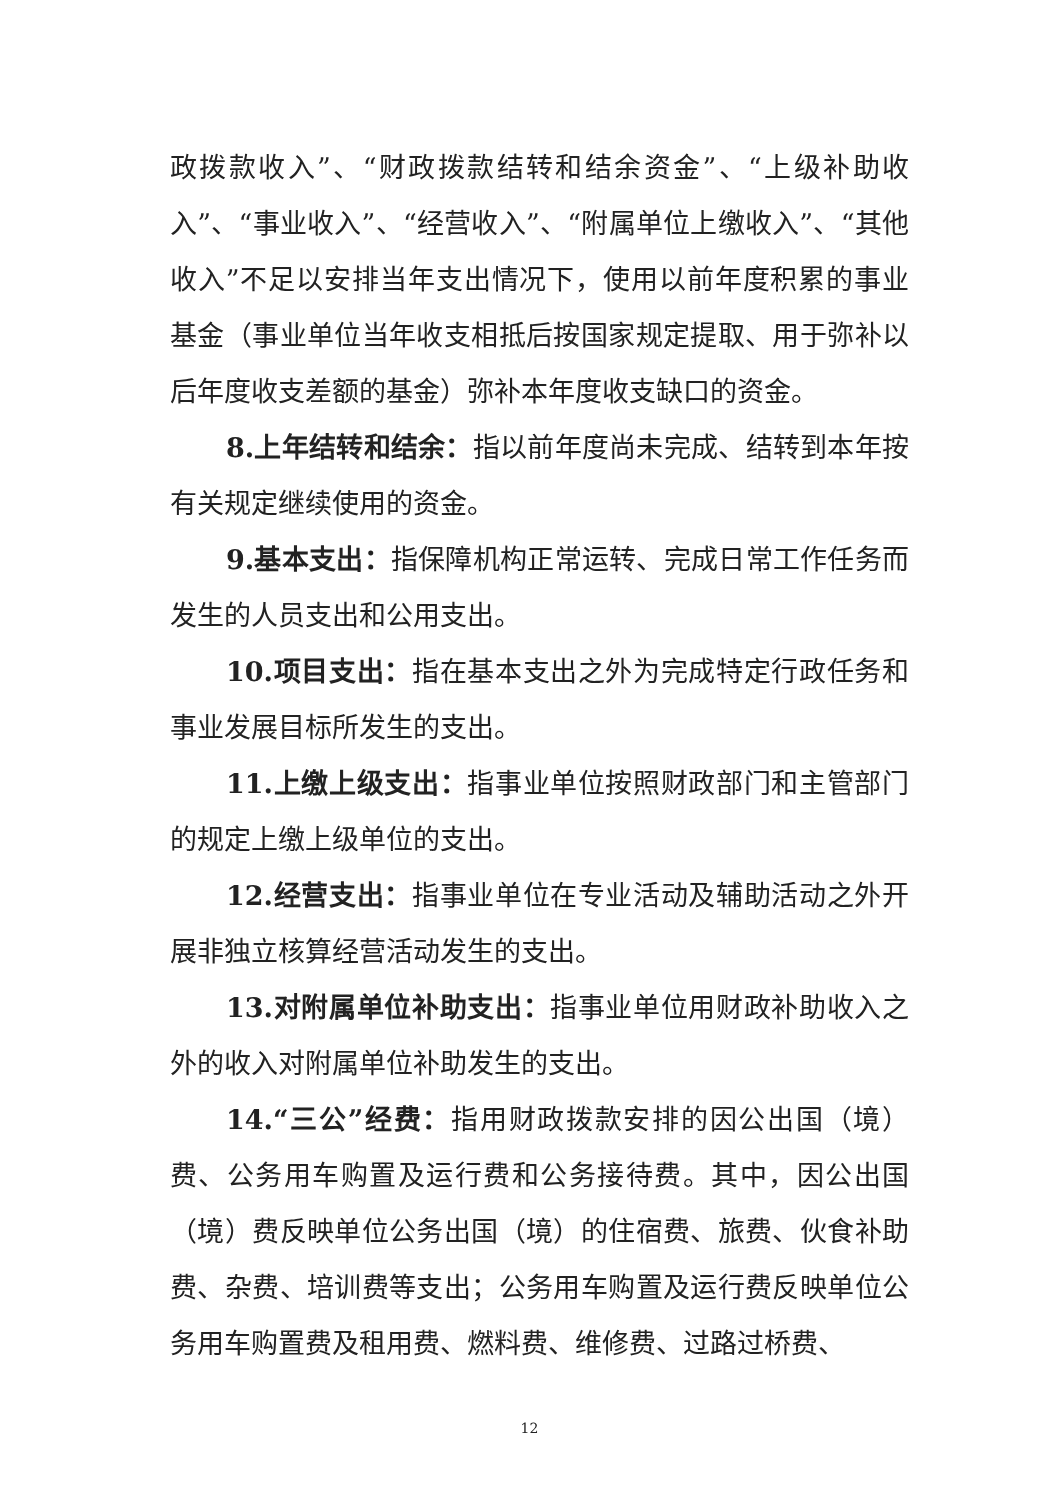政拨款收入”、“财政拨款结转和结余资金”、“上级补助收入”、“事业收入”、“经营收入”、“附属单位上缴收入”、“其他收入”不足以安排当年支出情况下，使用以前年度积累的事业基金（事业单位当年收支相抵后按国家规定提取、用于弥补以后年度收支差额的基金）弥补本年度收支缺口的资金。
8.上年结转和结余：指以前年度尚未完成、结转到本年按有关规定继续使用的资金。
9.基本支出：指保障机构正常运转、完成日常工作任务而发生的人员支出和公用支出。
10.项目支出：指在基本支出之外为完成特定行政任务和事业发展目标所发生的支出。
11.上缴上级支出：指事业单位按照财政部门和主管部门的规定上缴上级单位的支出。
12.经营支出：指事业单位在专业活动及辅助活动之外开展非独立核算经营活动发生的支出。
13.对附属单位补助支出：指事业单位用财政补助收入之外的收入对附属单位补助发生的支出。
14.“三公”经费：指用财政拨款安排的因公出国（境）费、公务用车购置及运行费和公务接待费。其中，因公出国（境）费反映单位公务出国（境）的住宿费、旅费、伙食补助费、杂费、培训费等支出；公务用车购置及运行费反映单位公务用车购置费及租用费、燃料费、维修费、过路过桥费、
12